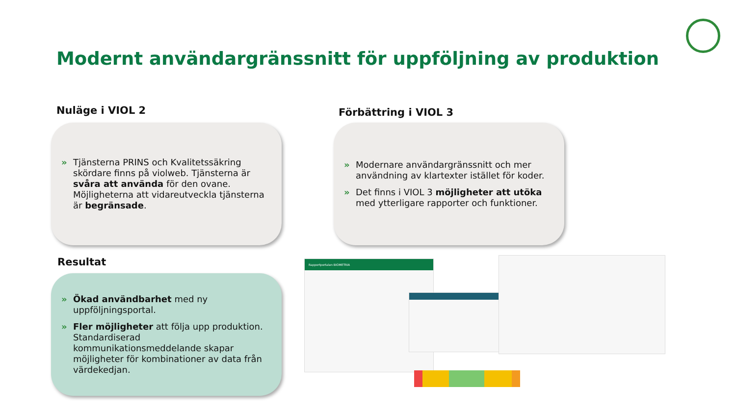Modernt användargränssnitt för uppföljning av produktion
Nuläge i VIOL 2
» Tjänsterna PRINS och Kvalitetssäkring skördare finns på violweb. Tjänsterna är svåra att använda för den ovane. Möjligheterna att vidareutveckla tjänsterna är begränsade.
Förbättring i VIOL 3
» Modernare användargränssnitt och mer användning av klartexter istället för koder.
» Det finns i VIOL 3 möjligheter att utöka med ytterligare rapporter och funktioner.
Resultat
» Ökad användbarhet med ny uppföljningsportal.
» Fler möjligheter att följa upp produktion. Standardiserad kommunikationsmeddelande skapar möjligheter för kombinationer av data från värdekedjan.
Rapportportalen BIOMETRIA